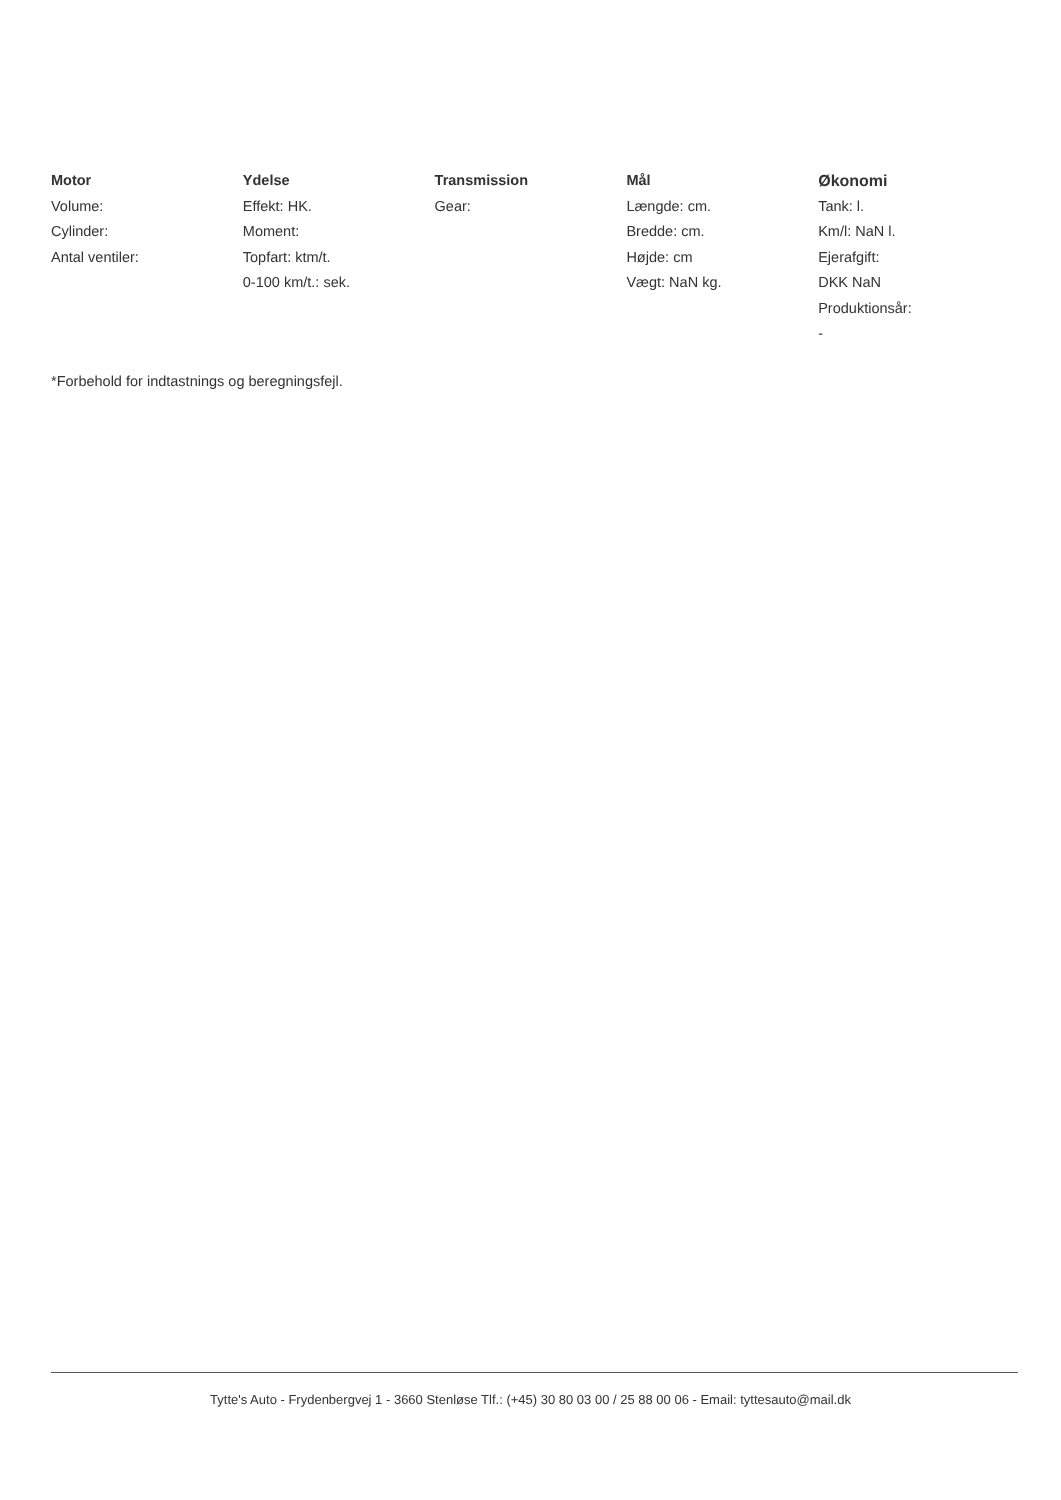Motor
Volume:
Cylinder:
Antal ventiler:
Ydelse
Effekt: HK.
Moment:
Topfart: ktm/t.
0-100 km/t.: sek.
Transmission
Gear:
Mål
Længde: cm.
Bredde: cm.
Højde: cm
Vægt: NaN kg.
Økonomi
Tank: l.
Km/l: NaN l.
Ejerafgift:
DKK NaN
Produktionsår:
-
*Forbehold for indtastnings og beregningsfejl.
Tytte's Auto - Frydenbergvej 1 - 3660 Stenløse Tlf.: (+45) 30 80 03 00 / 25 88 00 06 - Email: tyttesauto@mail.dk